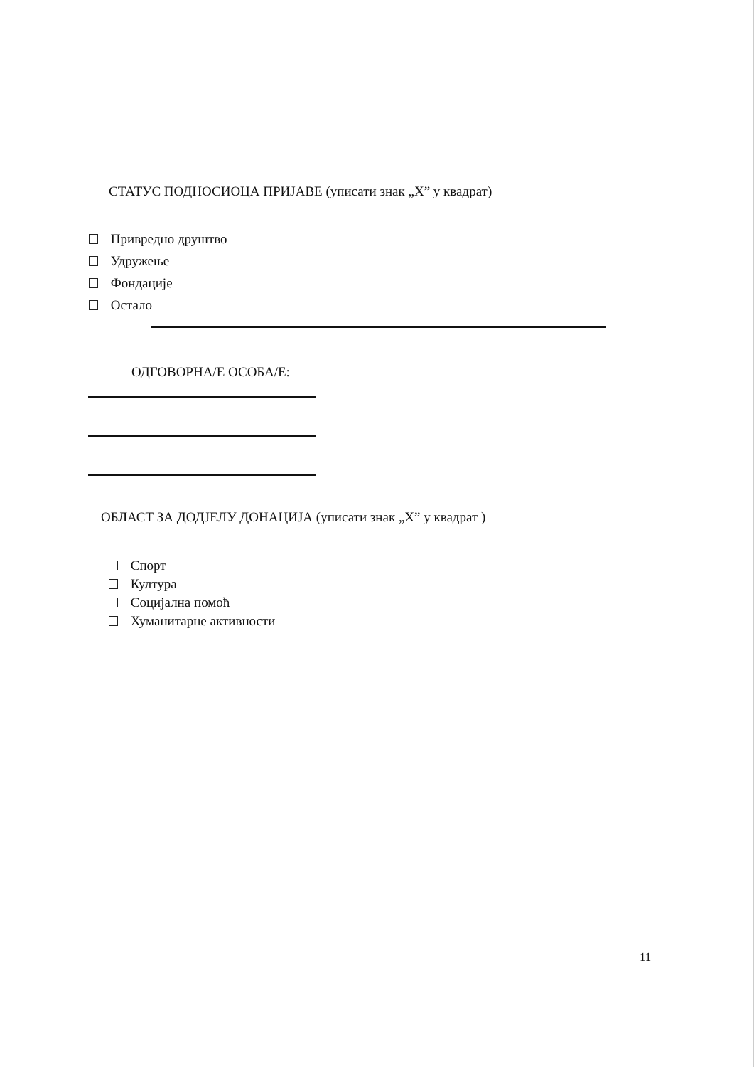СТАТУС ПОДНОСИОЦА ПРИЈАВЕ (уписати знак „X” у квадрат)
Привредно друштво
Удружење
Фондације
Остало
ОДГОВОРНА/Е ОСОБА/Е:
ОБЛАСТ ЗА ДОДЈЕЛУ ДОНАЦИЈА (уписати знак „X” у квадрат )
Спорт
Култура
Социјална помоћ
Хуманитарне активности
11